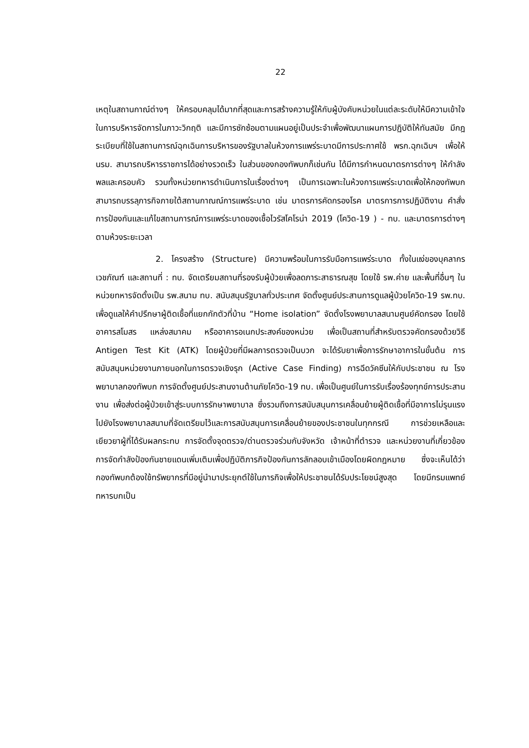22
เหตุในสถานกาณ์ต่างๆ ให้ครอบคลุมได้มากที่สุดและการสร้างความรู้ให้กับผู้บังคับหน่วยในแต่ละระดับให้มีความเข้าใจในการบริหารจัดการในภาวะวิกฤติ และมีการซักซ้อมตามแผนอยู่เป็นประจำเพื่อพัฒนาแผนการปฏิบัติให้ทันสมัย มีกฎระเบียบที่ใช้ในสถานการณ์ฉุกเฉินการบริหารของรัฐบาลในห้วงการแพร่ระบาดมีการประกาศใช้ พรก.ฉุกเฉินฯ เพื่อให้ นรม. สามารถบริหารราชการได้อย่างรวดเร็ว ในส่วนของกองทัพบกก็เช่นกัน ได้มีการกำหนดมาตรการต่างๆ ให้กำลังพลและครอบคัว รวมทั้งหน่วยทหารดำเนินการในเรื่องต่างๆ เป็นการเฉพาะในห้วงการแพร่ระบาดเพื่อให้กองทัพบกสามารถบรรลุภารกิจภายใต้สถานกาณณ์การแพร่ระบาด เช่น มาตรการคัดกรองโรค มาตรการการปฏิบัติงาน คำสั่งการป้องกันและแก้ไขสถานการณ์การแพร่ระบาดของเชื้อไวรัสโคโรน่า 2019 (โควิด-19 ) - ทบ. และมาตรการต่างๆ ตามห้วงระยะเวลา
2. โครงสร้าง (Structure) มีความพร้อมในการรับมือการแพร่ระบาด ทั้งในแง่ของบุคลากร เวชภัณฑ์ และสถานที่ : ทบ. จัดเตรียมสถานที่รองรับผู้ป่วยเพื่อลดภาระสาธารณสุข โดยใช้ รพ.ค่าย และพื้นที่อื่นๆ ในหน่วยทหารจัดตั้งเป็น รพ.สนาม ทบ. สนับสนุนรัฐบาลทั่วประเทศ จัดตั้งศูนย์ประสานการดูแลผู้ป่วยโควิด-19 รพ.ทบ. เพื่อดูแลให้คำปรึกษาผู้ติดเชื้อที่แยกกักตัวที่บ้าน “Home isolation” จัดตั้งโรงพยาบาลสนามศูนย์คัดกรอง โดยใช้อาคารสโมสร แหล่งสมาคม หรืออาคารอเนกประสงค์ของหน่วย เพื่อเป็นสถานที่สำหรับตรวจคัดกรองด้วยวิธี Antigen Test Kit (ATK) โดยผู้ป่วยที่มีผลการตรวจเป็นบวก จะได้รับยาเพื่อการรักษาอาการในขั้นต้น การสนับสนุนหน่วยงานภายนอกในการตรวจเชิงรุก (Active Case Finding) การฉีดวัคซีนให้กับประชาชน ณ โรงพยาบาลกองทัพบก การจัดตั้งศูนย์ประสานงานต้านภัยโควิด-19 ทบ. เพื่อเป็นศูนย์ในการรับเรื่องร้องทุกข์การประสานงาน เพื่อส่งต่อผู้ป่วยเข้าสู่ระบบการรักษาพยาบาล ซึ่งรวมถึงการสนับสนุนการเคลื่อนย้ายผู้ติดเชื้อที่มีอาการไม่รุนแรงไปยังโรงพยาบาลสนามที่จัดเตรียมไว้และการสนับสนุนการเคลื่อนย้ายของประชาชนในทุกกรณี การช่วยเหลือและเยียวยาผู้ที่ได้รับผลกระทบ การจัดตั้งจุดตรวจ/ด่านตรวจร่วมกับจังหวัด เจ้าหน้าที่ตำรวจ และหน่วยงานที่เกี่ยวข้อง การจัดกำลังป้องกันชายแดนเพิ่มเติมเพื่อปฏิบัติภารกิจป้องกันการลักลอบเข้าเมืองโดยผิดกฎหมาย ซึ่งจะเห็นได้ว่า กองทัพบกต้องใช้ทรัพยากรที่มีอยู่นำมาประยุกต์ใช้ในภารกิจเพื่อให้ประชาชนได้รับประโยชน์สูงสุด โดยมีกรมแพทย์ทหารบกเป็น